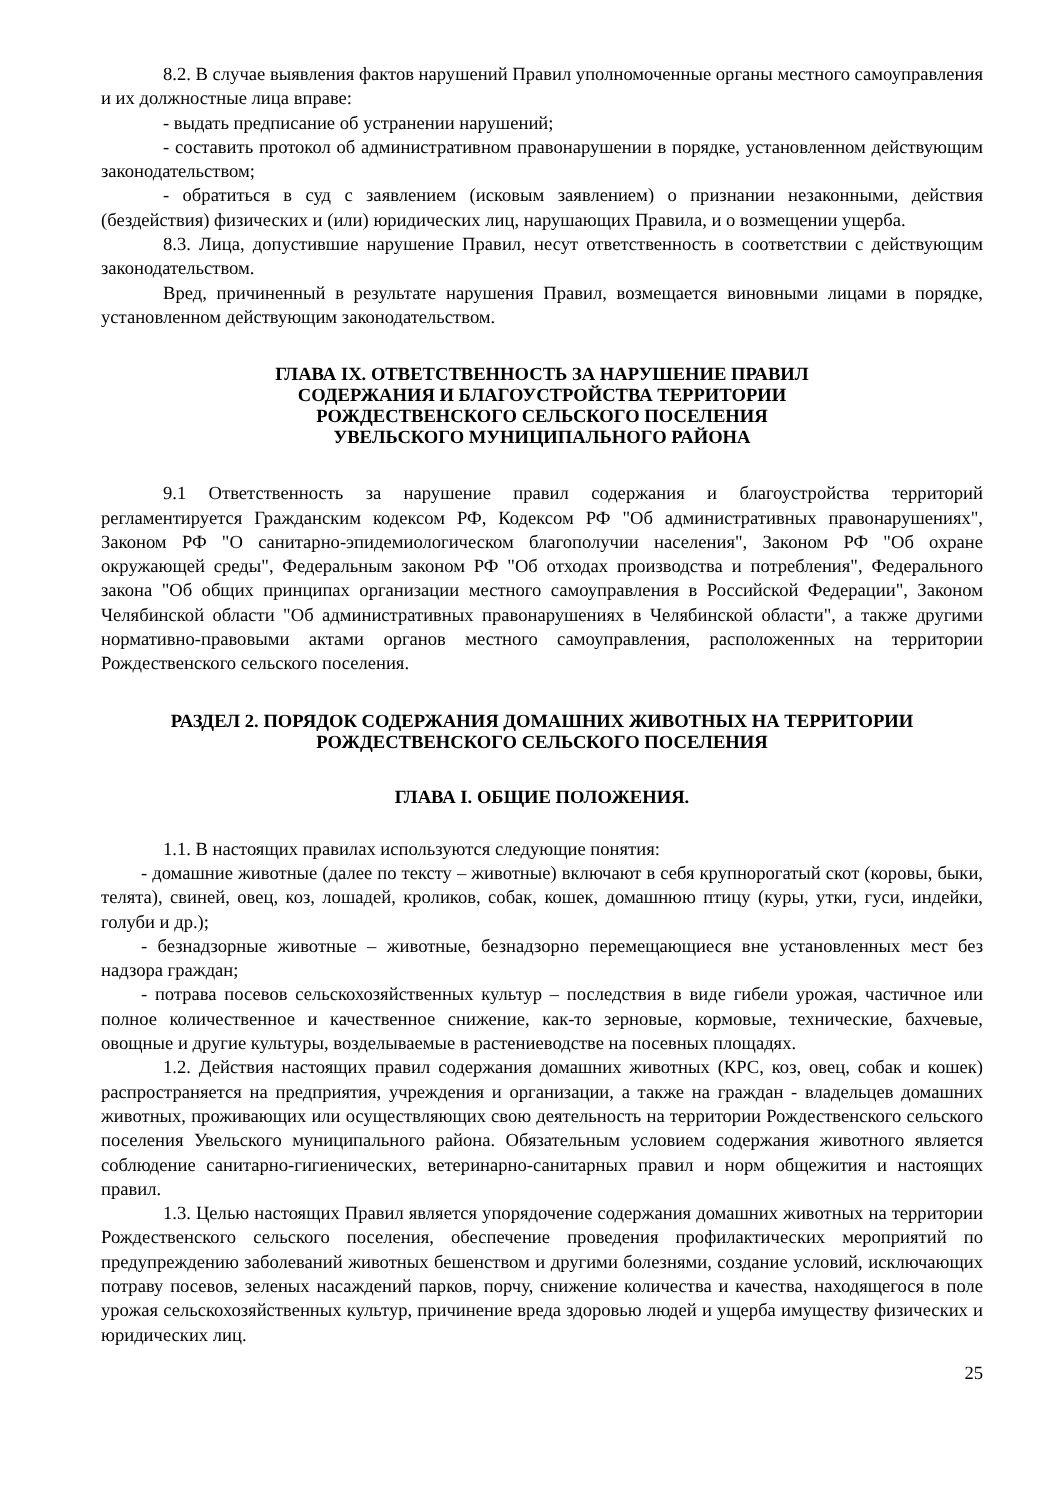8.2. В случае выявления фактов нарушений Правил уполномоченные органы местного самоуправления и их должностные лица вправе:
- выдать предписание об устранении нарушений;
- составить протокол об административном правонарушении в порядке, установленном действующим законодательством;
- обратиться в суд с заявлением (исковым заявлением) о признании незаконными, действия (бездействия) физических и (или) юридических лиц, нарушающих Правила, и о возмещении ущерба.
8.3. Лица, допустившие нарушение Правил, несут ответственность в соответствии с действующим законодательством.
Вред, причиненный в результате нарушения Правил, возмещается виновными лицами в порядке, установленном действующим законодательством.
ГЛАВА IX. ОТВЕТСТВЕННОСТЬ ЗА НАРУШЕНИЕ ПРАВИЛ
СОДЕРЖАНИЯ И БЛАГОУСТРОЙСТВА ТЕРРИТОРИИ
РОЖДЕСТВЕНСКОГО СЕЛЬСКОГО ПОСЕЛЕНИЯ
УВЕЛЬСКОГО МУНИЦИПАЛЬНОГО РАЙОНА
9.1 Ответственность за нарушение правил содержания и благоустройства территорий регламентируется Гражданским кодексом РФ, Кодексом РФ "Об административных правонарушениях", Законом РФ "О санитарно-эпидемиологическом благополучии населения", Законом РФ "Об охране окружающей среды", Федеральным законом РФ "Об отходах производства и потребления", Федерального закона "Об общих принципах организации местного самоуправления в Российской Федерации", Законом Челябинской области "Об административных правонарушениях в Челябинской области", а также другими нормативно-правовыми актами органов местного самоуправления, расположенных на территории Рождественского сельского поселения.
РАЗДЕЛ 2. ПОРЯДОК СОДЕРЖАНИЯ ДОМАШНИХ ЖИВОТНЫХ НА ТЕРРИТОРИИ
РОЖДЕСТВЕНСКОГО СЕЛЬСКОГО ПОСЕЛЕНИЯ
ГЛАВА I. ОБЩИЕ ПОЛОЖЕНИЯ.
1.1. В настоящих правилах используются следующие понятия:
- домашние животные (далее по тексту – животные) включают в себя крупнорогатый скот (коровы, быки, телята), свиней, овец, коз, лошадей, кроликов, собак, кошек, домашнюю птицу (куры, утки, гуси, индейки, голуби и др.);
- безнадзорные животные – животные, безнадзорно перемещающиеся вне установленных мест без надзора граждан;
- потрава посевов сельскохозяйственных культур – последствия в виде гибели урожая, частичное или полное количественное и качественное снижение, как-то зерновые, кормовые, технические, бахчевые, овощные и другие культуры, возделываемые в растениеводстве на посевных площадях.
1.2. Действия настоящих правил содержания домашних животных (КРС, коз, овец, собак и кошек) распространяется на предприятия, учреждения и организации, а также на граждан - владельцев домашних животных, проживающих или осуществляющих свою деятельность на территории Рождественского сельского поселения Увельского муниципального района. Обязательным условием содержания животного является соблюдение санитарно-гигиенических, ветеринарно-санитарных правил и норм общежития и настоящих правил.
1.3. Целью настоящих Правил является упорядочение содержания домашних животных на территории Рождественского сельского поселения, обеспечение проведения профилактических мероприятий по предупреждению заболеваний животных бешенством и другими болезнями, создание условий, исключающих потраву посевов, зеленых насаждений парков, порчу, снижение количества и качества, находящегося в поле урожая сельскохозяйственных культур, причинение вреда здоровью людей и ущерба имуществу физических и юридических лиц.
25